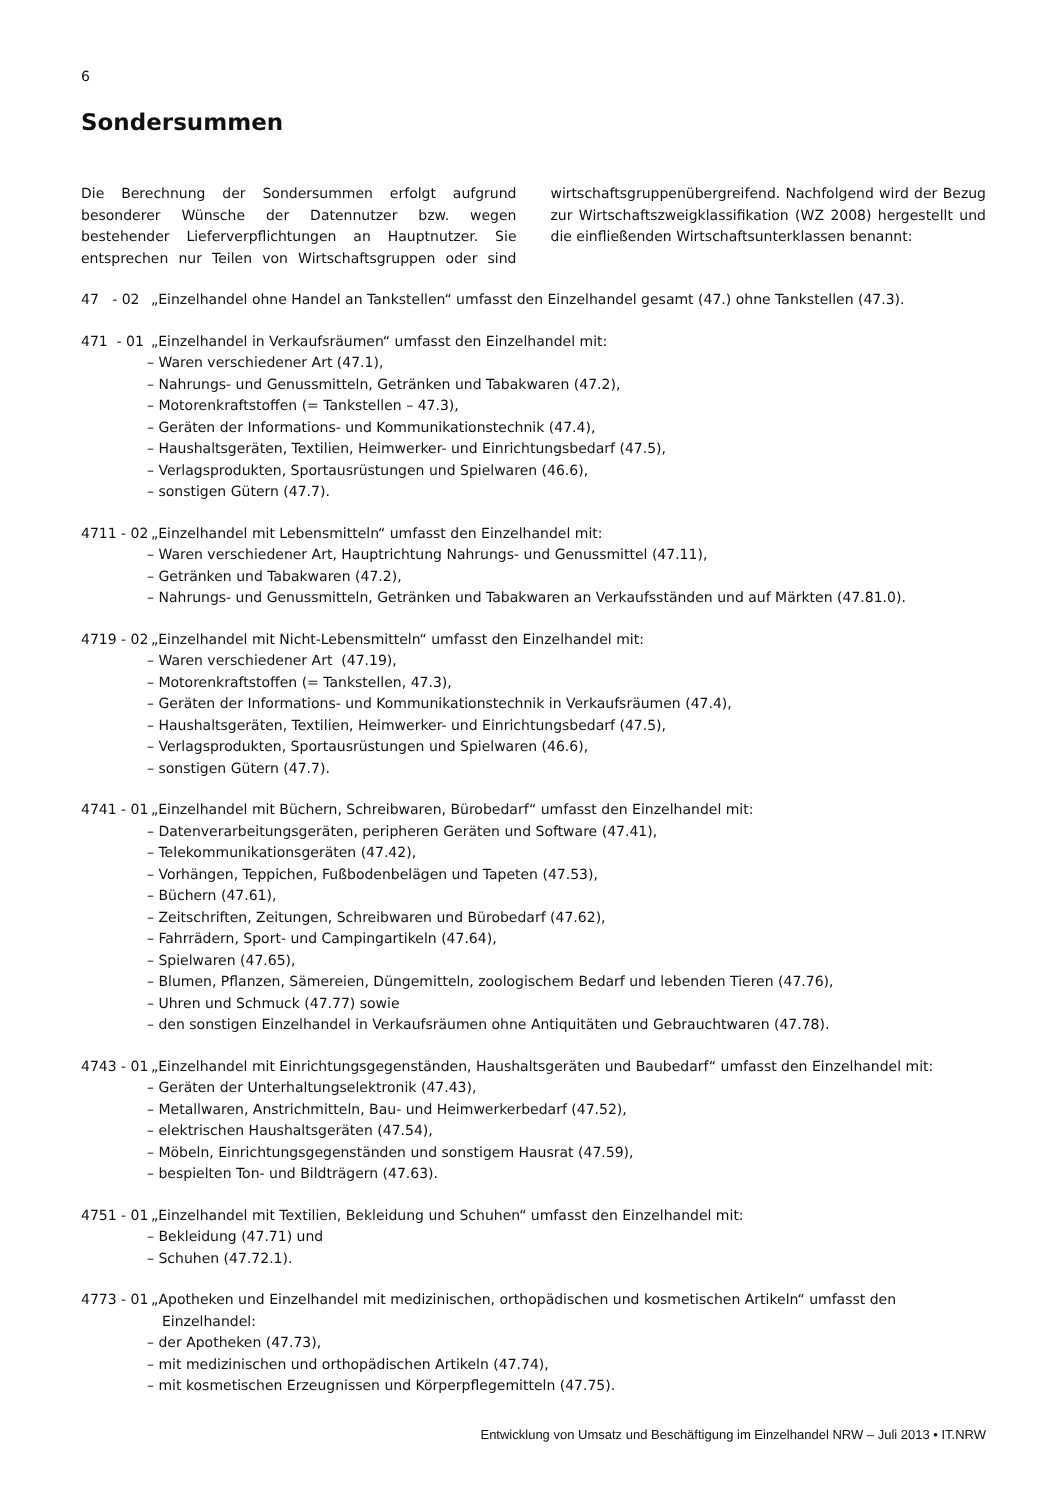6
Sondersummen
Die Berechnung der Sondersummen erfolgt aufgrund besonderer Wünsche der Datennutzer bzw. wegen bestehender Lieferverpflichtungen an Hauptnutzer. Sie entsprechen nur Teilen von Wirtschaftsgruppen oder sind wirtschaftsgruppenübergreifend. Nachfolgend wird der Bezug zur Wirtschaftszweigklassifikation (WZ 2008) hergestellt und die einfließenden Wirtschaftsunterklassen benannt:
47 - 02 „Einzelhandel ohne Handel an Tankstellen“ umfasst den Einzelhandel gesamt (47.) ohne Tankstellen (47.3).
471 - 01 „Einzelhandel in Verkaufsräumen“ umfasst den Einzelhandel mit:
– Waren verschiedener Art (47.1),
– Nahrungs- und Genussmitteln, Getränken und Tabakwaren (47.2),
– Motorenkraftstoffen (= Tankstellen – 47.3),
– Geräten der Informations- und Kommunikationstechnik (47.4),
– Haushaltsgeräten, Textilien, Heimwerker- und Einrichtungsbedarf (47.5),
– Verlagsprodukten, Sportausrüstungen und Spielwaren (46.6),
– sonstigen Gütern (47.7).
4711 - 02 „Einzelhandel mit Lebensmitteln“ umfasst den Einzelhandel mit:
– Waren verschiedener Art, Hauptrichtung Nahrungs- und Genussmittel (47.11),
– Getränken und Tabakwaren (47.2),
– Nahrungs- und Genussmitteln, Getränken und Tabakwaren an Verkaufsständen und auf Märkten (47.81.0).
4719 - 02 „Einzelhandel mit Nicht-Lebensmitteln“ umfasst den Einzelhandel mit:
– Waren verschiedener Art (47.19),
– Motorenkraftstoffen (= Tankstellen, 47.3),
– Geräten der Informations- und Kommunikationstechnik in Verkaufsräumen (47.4),
– Haushaltsgeräten, Textilien, Heimwerker- und Einrichtungsbedarf (47.5),
– Verlagsprodukten, Sportausrüstungen und Spielwaren (46.6),
– sonstigen Gütern (47.7).
4741 - 01 „Einzelhandel mit Büchern, Schreibwaren, Bürobedarf“ umfasst den Einzelhandel mit:
– Datenverarbeitungsgeräten, peripheren Geräten und Software (47.41),
– Telekommunikationsgeräten (47.42),
– Vorhängen, Teppichen, Fußbodenbelägen und Tapeten (47.53),
– Büchern (47.61),
– Zeitschriften, Zeitungen, Schreibwaren und Bürobedarf (47.62),
– Fahrrädern, Sport- und Campingartikeln (47.64),
– Spielwaren (47.65),
– Blumen, Pflanzen, Sämereien, Düngemitteln, zoologischem Bedarf und lebenden Tieren (47.76),
– Uhren und Schmuck (47.77) sowie
– den sonstigen Einzelhandel in Verkaufsräumen ohne Antiquitäten und Gebrauchtwaren (47.78).
4743 - 01 „Einzelhandel mit Einrichtungsgegenständen, Haushaltsgeräten und Baubedarf“ umfasst den Einzelhandel mit:
– Geräten der Unterhaltungselektronik (47.43),
– Metallwaren, Anstrichmitteln, Bau- und Heimwerkerbedarf (47.52),
– elektrischen Haushaltsgeräten (47.54),
– Möbeln, Einrichtungsgegenständen und sonstigem Hausrat (47.59),
– bespielten Ton- und Bildträgern (47.63).
4751 - 01 „Einzelhandel mit Textilien, Bekleidung und Schuhen“ umfasst den Einzelhandel mit:
– Bekleidung (47.71) und
– Schuhen (47.72.1).
4773 - 01 „Apotheken und Einzelhandel mit medizinischen, orthopädischen und kosmetischen Artikeln“ umfasst den
Einzelhandel:
– der Apotheken (47.73),
– mit medizinischen und orthopädischen Artikeln (47.74),
– mit kosmetischen Erzeugnissen und Körperpflegemitteln (47.75).
Entwicklung von Umsatz und Beschäftigung im Einzelhandel NRW – Juli 2013 • IT.NRW